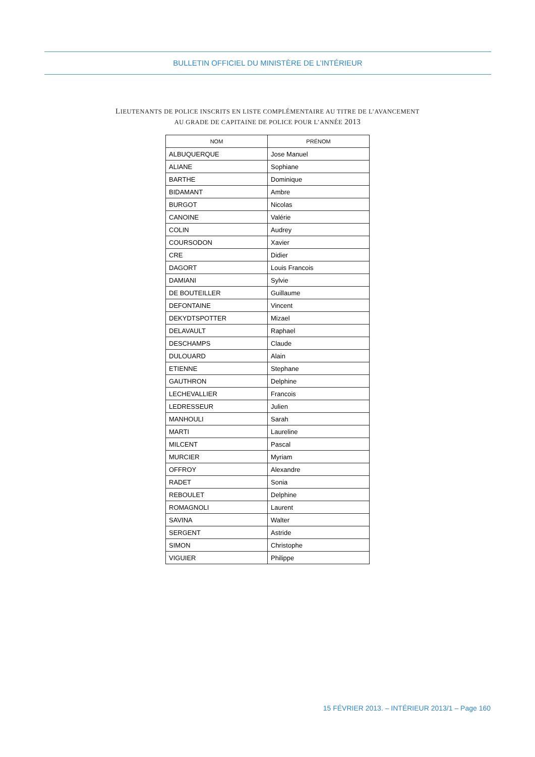BULLETIN OFFICIEL DU MINISTÈRE DE L’INTÉRIEUR
LIEUTENANTS DE POLICE INSCRITS EN LISTE COMPLÉMENTAIRE AU TITRE DE L’AVANCEMENT
AU GRADE DE CAPITAINE DE POLICE POUR L’ANNÉE 2013
| NOM | PRÉNOM |
| --- | --- |
| ALBUQUERQUE | Jose Manuel |
| ALIANE | Sophiane |
| BARTHE | Dominique |
| BIDAMANT | Ambre |
| BURGOT | Nicolas |
| CANOINE | Valérie |
| COLIN | Audrey |
| COURSODON | Xavier |
| CRE | Didier |
| DAGORT | Louis Francois |
| DAMIANI | Sylvie |
| DE BOUTEILLER | Guillaume |
| DEFONTAINE | Vincent |
| DEKYDTSPOTTER | Mizael |
| DELAVAULT | Raphael |
| DESCHAMPS | Claude |
| DULOUARD | Alain |
| ETIENNE | Stephane |
| GAUTHRON | Delphine |
| LECHEVALLIER | Francois |
| LEDRESSEUR | Julien |
| MANHOULI | Sarah |
| MARTI | Laureline |
| MILCENT | Pascal |
| MURCIER | Myriam |
| OFFROY | Alexandre |
| RADET | Sonia |
| REBOULET | Delphine |
| ROMAGNOLI | Laurent |
| SAVINA | Walter |
| SERGENT | Astride |
| SIMON | Christophe |
| VIGUIER | Philippe |
15 FÉVRIER 2013. – INTÉRIEUR 2013/1 – Page 160